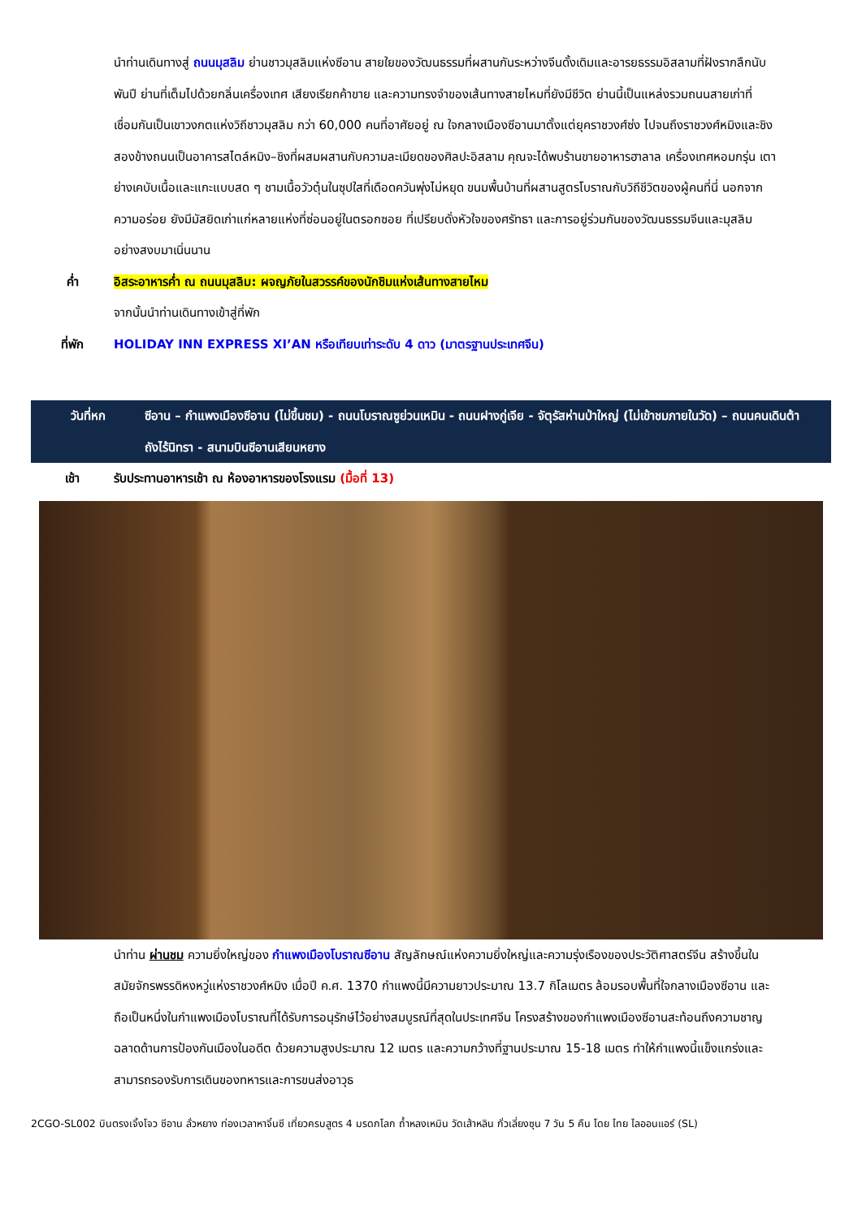นำท่านเดินทางสู่ ถนนมุสลิม ย่านชาวมุสลิมแห่งซีอาน สายใยของวัฒนธรรมที่ผสานกันระหว่างจีนดั้งเดิมและอารยธรรมอิสลามที่ฝังรากลึกนับพันปี ย่านที่เต็มไปด้วยกลิ่นเครื่องเทศ เสียงเรียกค้าขาย และความทรงจำของเส้นทางสายไหมที่ยังมีชีวิต ย่านนี้เป็นแหล่งรวมถนนสายเก่าที่เชื่อมกันเป็นเขาวงกตแห่งวิถีชาวมุสลิม กว่า 60,000 คนที่อาศัยอยู่ ณ ใจกลางเมืองซีอานมาตั้งแต่ยุคราชวงศ์ซ่ง ไปจนถึงราชวงศ์หมิงและชิง สองข้างถนนเป็นอาคารสไตล์หมิง–ชิงที่ผสมผสานกับความละเมียดของศิลปะอิสลาม คุณจะได้พบร้านขายอาหารฮาลาล เครื่องเทศหอมกรุ่น เตาย่างเคบับเนื้อและแกะแบบสด ๆ ชามเนื้อวัวตุ๋นในซุปใสที่เดือดควันพุ่งไม่หยุด ขนมพื้นบ้านที่ผสานสูตรโบราณกับวิถีชีวิตของผู้คนที่นี่ นอกจากความอร่อย ยังมีมัสยิดเก่าแก่หลายแห่งที่ซ่อนอยู่ในตรอกซอย ที่เปรียบดั่งหัวใจของศรัทธา และการอยู่ร่วมกันของวัฒนธรรมจีนและมุสลิมอย่างสงบมาเนิ่นนาน
ค่ำ
อิสระอาหารค่ำ ณ ถนนมุสลิม: ผจญภัยในสวรรค์ของนักชิมแห่งเส้นทางสายไหม
จากนั้นนำท่านเดินทางเข้าสู่ที่พัก
ที่พัก
HOLIDAY INN EXPRESS XI’AN หรือเทียบเท่าระดับ 4 ดาว (มาตรฐานประเทศจีน)
วันที่หก
ซีอาน – กำแพงเมืองซีอาน (ไม่ขึ้นชม) - ถนนโบราณซูย่วนเหมิน - ถนนฝางกู่เจีย - จัตุรัสห่านป่าใหญ่ (ไม่เข้าชมภายในวัด) – ถนนคนเดินต้าถังไร้นิทรา - สนามบินซีอานเสียนหยาง
เช้า
รับประทานอาหารเช้า ณ ห้องอาหารของโรงแรม (มื้อที่ 13)
นำท่าน ผ่านชม ความยิ่งใหญ่ของ กำแพงเมืองโบราณซีอาน สัญลักษณ์แห่งความยิ่งใหญ่และความรุ่งเรืองของประวัติศาสตร์จีน สร้างขึ้นในสมัยจักรพรรดิหงหวู่แห่งราชวงศ์หมิง เมื่อปี ค.ศ. 1370 กำแพงนี้มีความยาวประมาณ 13.7 กิโลเมตร ล้อมรอบพื้นที่ใจกลางเมืองซีอาน และถือเป็นหนึ่งในกำแพงเมืองโบราณที่ได้รับการอนุรักษ์ไว้อย่างสมบูรณ์ที่สุดในประเทศจีน โครงสร้างของกำแพงเมืองซีอานสะท้อนถึงความชาญฉลาดด้านการป้องกันเมืองในอดีต ด้วยความสูงประมาณ 12 เมตร และความกว้างที่ฐานประมาณ 15-18 เมตร ทำให้กำแพงนี้แข็งแกร่งและสามารถรองรับการเดินของทหารและการขนส่งอาวุธ
2CGO-SL002 บินตรงเจิ้งโจว ซีอาน ลั่วหยาง ท่องเวลาหาจิ๋นซี เที่ยวครบสูตร 4 มรดกโลก ถ้ำหลงเหมิน วัดเส้าหลิน กั่วเลี่ยงซุน 7 วัน 5 คืน โดย ไทย ไลออนแอร์ (SL)